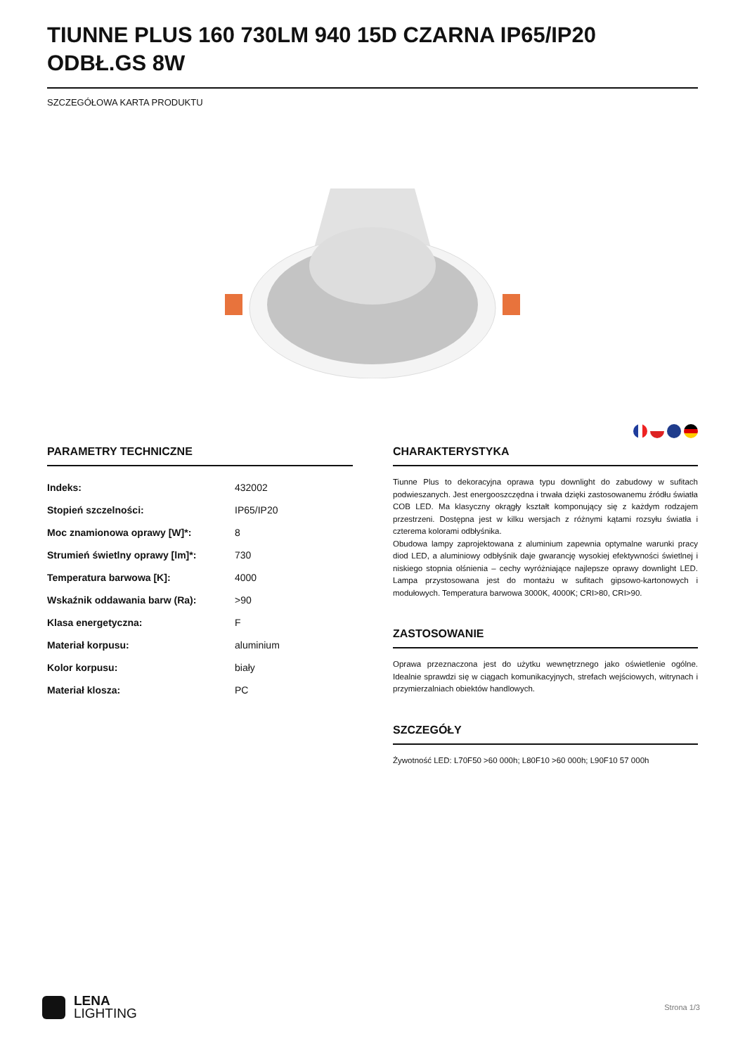TIUNNE PLUS 160 730LM 940 15D CZARNA IP65/IP20 ODBŁ.GS 8W
SZCZEGÓŁOWA KARTA PRODUKTU
PARAMETRY TECHNICZNE
| Indeks: | 432002 |
| Stopień szczelności: | IP65/IP20 |
| Moc znamionowa oprawy [W]*: | 8 |
| Strumień świetlny oprawy [lm]*: | 730 |
| Temperatura barwowa [K]: | 4000 |
| Wskaźnik oddawania barw (Ra): | >90 |
| Klasa energetyczna: | F |
| Materiał korpusu: | aluminium |
| Kolor korpusu: | biały |
| Materiał klosza: | PC |
CHARAKTERYSTYKA
Tiunne Plus to dekoracyjna oprawa typu downlight do zabudowy w sufitach podwieszanych. Jest energooszczędna i trwała dzięki zastosowanemu źródłu światła COB LED. Ma klasyczny okrągły kształt komponujący się z każdym rodzajem przestrzeni. Dostępna jest w kilku wersjach z różnymi kątami rozsyłu światła i czterema kolorami odbłyśnika.
Obudowa lampy zaprojektowana z aluminium zapewnia optymalne warunki pracy diod LED, a aluminiowy odbłyśnik daje gwarancję wysokiej efektywności świetlnej i niskiego stopnia olśnienia – cechy wyróżniające najlepsze oprawy downlight LED. Lampa przystosowana jest do montażu w sufitach gipsowo-kartonowych i modułowych. Temperatura barwowa 3000K, 4000K; CRI>80, CRI>90.
ZASTOSOWANIE
Oprawa przeznaczona jest do użytku wewnętrznego jako oświetlenie ogólne. Idealnie sprawdzi się w ciągach komunikacyjnych, strefach wejściowych, witrynach i przymierzalniach obiektów handlowych.
SZCZEGÓŁY
Żywotność LED: L70F50 >60 000h; L80F10 >60 000h; L90F10 57 000h
LENA
LIGHTING
Strona 1/3